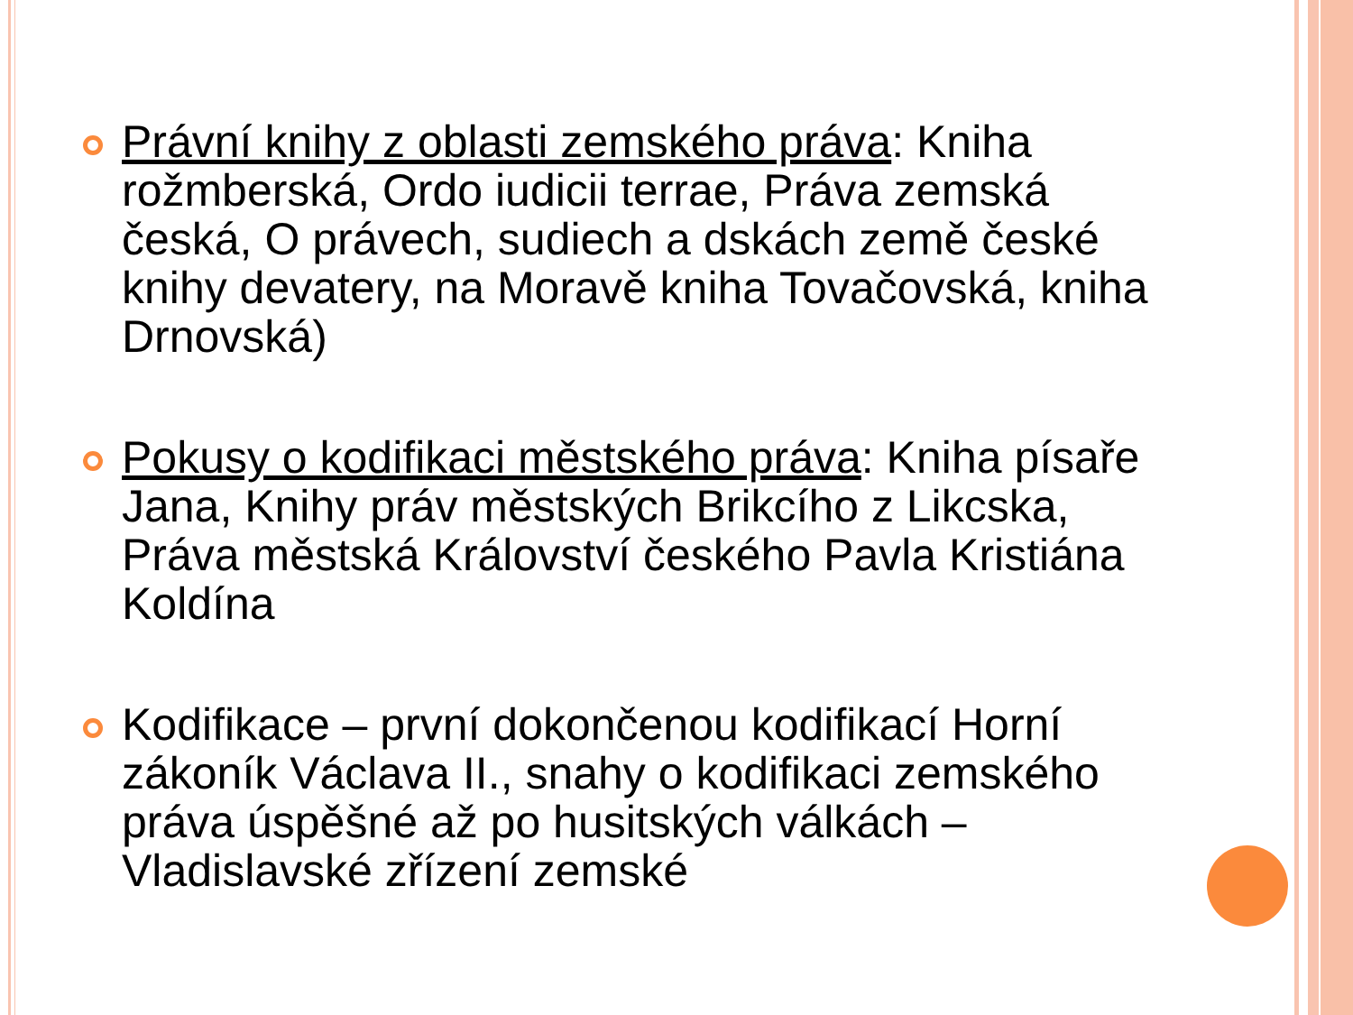Právní knihy z oblasti zemského práva: Kniha rožmberská, Ordo iudicii terrae, Práva zemská česká, O právech, sudiech a dskách země české knihy devatery, na Moravě kniha Tovačovská, kniha Drnovská)
Pokusy o kodifikaci městského práva: Kniha písaře Jana, Knihy práv městských Brikcího z Likcska, Práva městská Království českého Pavla Kristiána Koldína
Kodifikace – první dokončenou kodifikací Horní zákoník Václava II., snahy o kodifikaci zemského práva úspěšné až po husitských válkách – Vladislavské zřízení zemské